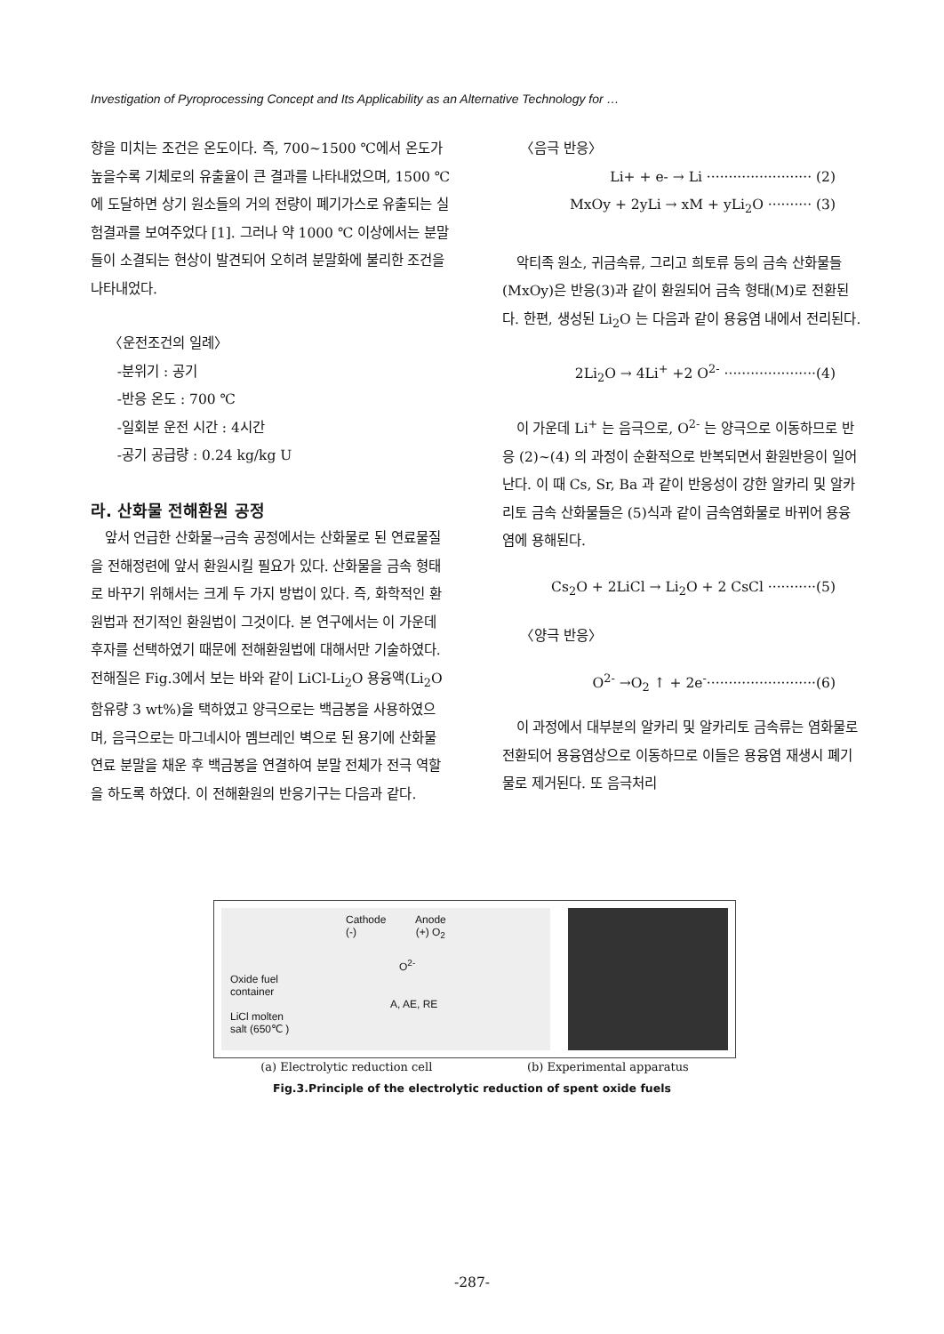Investigation of Pyroprocessing Concept and Its Applicability as an Alternative Technology for …
향을 미치는 조건은 온도이다. 즉, 700~1500 ℃에서 온도가 높을수록 기체로의 유출율이 큰 결과를 나타내었으며, 1500 ℃에 도달하면 상기 원소들의 거의 전량이 폐기가스로 유출되는 실험결과를 보여주었다 [1]. 그러나 약 1000 ℃ 이상에서는 분말들이 소결되는 현상이 발견되어 오히려 분말화에 불리한 조건을 나타내었다.
〈운전조건의 일례〉
-분위기 : 공기
-반응 온도 : 700 ℃
-일회분 운전 시간 : 4시간
-공기 공급량 : 0.24 kg/kg U
라. 산화물 전해환원 공정
앞서 언급한 산화물→금속 공정에서는 산화물로 된 연료물질을 전해정련에 앞서 환원시킬 필요가 있다. 산화물을 금속 형태로 바꾸기 위해서는 크게 두 가지 방법이 있다. 즉, 화학적인 환원법과 전기적인 환원법이 그것이다. 본 연구에서는 이 가운데 후자를 선택하였기 때문에 전해환원법에 대해서만 기술하였다. 전해질은 Fig.3에서 보는 바와 같이 LiCl-Li<sub>2</sub>O 용융액(Li<sub>2</sub>O 함유량 3 wt%)을 택하였고 양극으로는 백금봉을 사용하였으며, 음극으로는 마그네시아 멤브레인 벽으로 된 용기에 산화물 연료 분말을 채운 후 백금봉을 연결하여 분말 전체가 전극 역할을 하도록 하였다. 이 전해환원의 반응기구는 다음과 같다.
〈음극 반응〉
Li+ + e- → Li ························ (2)
MxOy + 2yLi → xM + yLi<sub>2</sub>O ·········· (3)
악티족 원소, 귀금속류, 그리고 희토류 등의 금속 산화물들(MxOy)은 반응(3)과 같이 환원되어 금속 형태(M)로 전환된다. 한편, 생성된 Li<sub>2</sub>O 는 다음과 같이 용융염 내에서 전리된다.
2Li<sub>2</sub>O → 4Li<sup>+</sup> +2 O<sup>2-</sup> ·····················(4)
이 가운데 Li<sup>+</sup> 는 음극으로, O<sup>2-</sup> 는 양극으로 이동하므로 반응 (2)~(4) 의 과정이 순환적으로 반복되면서 환원반응이 일어난다. 이 때 Cs, Sr, Ba 과 같이 반응성이 강한 알카리 및 알카리토 금속 산화물들은 (5)식과 같이 금속염화물로 바뀌어 용융염에 용해된다.
Cs<sub>2</sub>O + 2LiCl → Li<sub>2</sub>O + 2 CsCl ···········(5)
〈양극 반응〉
O<sup>2-</sup> →O<sub>2</sub> ↑ + 2e<sup>-</sup>·························(6)
이 과정에서 대부분의 알카리 및 알카리토 금속류는 염화물로 전환되어 용융염상으로 이동하므로 이들은 용융염 재생시 폐기물로 제거된다. 또 음극처리
Cathode Anode
(-) (+) O<sub>2</sub>
O<sup>2-</sup>
Oxide fuel
container
A, AE, RE
LiCl molten
salt (650℃ )
(a) Electrolytic reduction cell (b) Experimental apparatus
Fig.3.Principle of the electrolytic reduction of spent oxide fuels
-287-